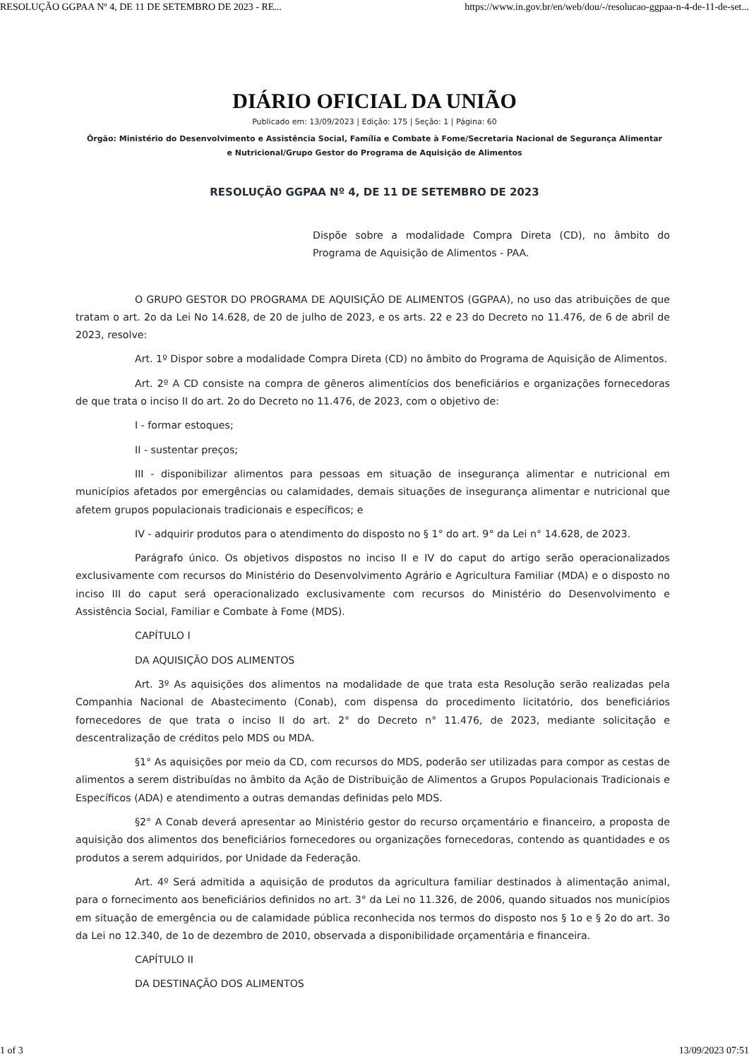RESOLUÇÃO GGPAA Nº 4, DE 11 DE SETEMBRO DE 2023 - RE... https://www.in.gov.br/en/web/dou/-/resolucao-ggpaa-n-4-de-11-de-set...
DIÁRIO OFICIAL DA UNIÃO
Publicado em: 13/09/2023 | Edição: 175 | Seção: 1 | Página: 60
Órgão: Ministério do Desenvolvimento e Assistência Social, Família e Combate à Fome/Secretaria Nacional de Segurança Alimentar e Nutricional/Grupo Gestor do Programa de Aquisição de Alimentos
RESOLUÇÃO GGPAA Nº 4, DE 11 DE SETEMBRO DE 2023
Dispõe sobre a modalidade Compra Direta (CD), no âmbito do Programa de Aquisição de Alimentos - PAA.
O GRUPO GESTOR DO PROGRAMA DE AQUISIÇÃO DE ALIMENTOS (GGPAA), no uso das atribuições de que tratam o art. 2o da Lei No 14.628, de 20 de julho de 2023, e os arts. 22 e 23 do Decreto no 11.476, de 6 de abril de 2023, resolve:
Art. 1º Dispor sobre a modalidade Compra Direta (CD) no âmbito do Programa de Aquisição de Alimentos.
Art. 2º A CD consiste na compra de gêneros alimentícios dos beneficiários e organizações fornecedoras de que trata o inciso II do art. 2o do Decreto no 11.476, de 2023, com o objetivo de:
I - formar estoques;
II - sustentar preços;
III - disponibilizar alimentos para pessoas em situação de insegurança alimentar e nutricional em municípios afetados por emergências ou calamidades, demais situações de insegurança alimentar e nutricional que afetem grupos populacionais tradicionais e específicos; e
IV - adquirir produtos para o atendimento do disposto no § 1° do art. 9° da Lei n° 14.628, de 2023.
Parágrafo único. Os objetivos dispostos no inciso II e IV do caput do artigo serão operacionalizados exclusivamente com recursos do Ministério do Desenvolvimento Agrário e Agricultura Familiar (MDA) e o disposto no inciso III do caput será operacionalizado exclusivamente com recursos do Ministério do Desenvolvimento e Assistência Social, Familiar e Combate à Fome (MDS).
CAPÍTULO I
DA AQUISIÇÃO DOS ALIMENTOS
Art. 3º As aquisições dos alimentos na modalidade de que trata esta Resolução serão realizadas pela Companhia Nacional de Abastecimento (Conab), com dispensa do procedimento licitatório, dos beneficiários fornecedores de que trata o inciso II do art. 2° do Decreto n° 11.476, de 2023, mediante solicitação e descentralização de créditos pelo MDS ou MDA.
§1° As aquisições por meio da CD, com recursos do MDS, poderão ser utilizadas para compor as cestas de alimentos a serem distribuídas no âmbito da Ação de Distribuição de Alimentos a Grupos Populacionais Tradicionais e Específicos (ADA) e atendimento a outras demandas definidas pelo MDS.
§2° A Conab deverá apresentar ao Ministério gestor do recurso orçamentário e financeiro, a proposta de aquisição dos alimentos dos beneficiários fornecedores ou organizações fornecedoras, contendo as quantidades e os produtos a serem adquiridos, por Unidade da Federação.
Art. 4º Será admitida a aquisição de produtos da agricultura familiar destinados à alimentação animal, para o fornecimento aos beneficiários definidos no art. 3° da Lei no 11.326, de 2006, quando situados nos municípios em situação de emergência ou de calamidade pública reconhecida nos termos do disposto nos § 1o e § 2o do art. 3o da Lei no 12.340, de 1o de dezembro de 2010, observada a disponibilidade orçamentária e financeira.
CAPÍTULO II
DA DESTINAÇÃO DOS ALIMENTOS
1 of 3 13/09/2023 07:51